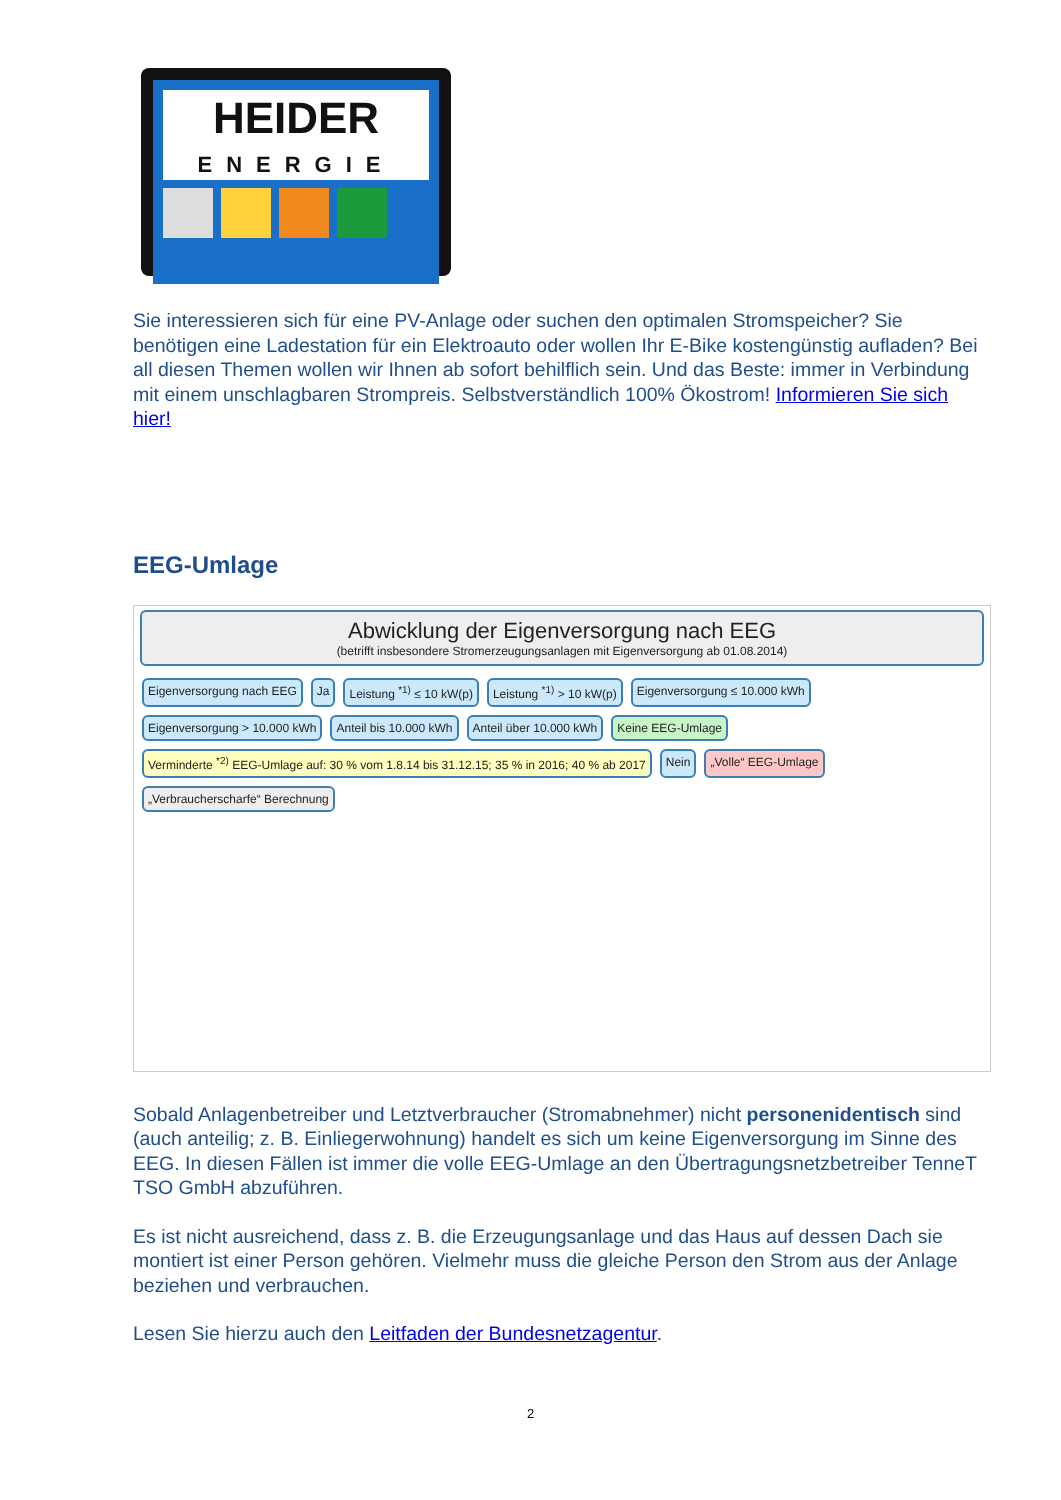HEIDER
ENERGIE
Sie interessieren sich für eine PV-Anlage oder suchen den optimalen Stromspeicher? Sie benötigen eine Ladestation für ein Elektroauto oder wollen Ihr E-Bike kostengünstig aufladen? Bei all diesen Themen wollen wir Ihnen ab sofort behilflich sein. Und das Beste: immer in Verbindung mit einem unschlagbaren Strompreis. Selbstverständlich 100% Ökostrom! Informieren Sie sich hier!
EEG-Umlage
Abwicklung der Eigenversorgung nach EEG
(betrifft insbesondere Stromerzeugungsanlagen mit Eigenversorgung ab 01.08.2014)
Eigenversorgung nach EEG
Ja
Leistung <sup>*1)</sup> ≤ 10 kW(p)
Leistung <sup>*1)</sup> > 10 kW(p)
Eigenversorgung ≤ 10.000 kWh
Eigenversorgung > 10.000 kWh
Anteil bis 10.000 kWh
Anteil über 10.000 kWh
Keine EEG-Umlage
Verminderte <sup>*2)</sup> EEG-Umlage auf: 30 % vom 1.8.14 bis 31.12.15; 35 % in 2016; 40 % ab 2017
Nein
„Volle“ EEG-Umlage
„Verbraucherscharfe“ Berechnung
Sobald Anlagenbetreiber und Letztverbraucher (Stromabnehmer) nicht personenidentisch sind (auch anteilig; z. B. Einliegerwohnung) handelt es sich um keine Eigenversorgung im Sinne des EEG. In diesen Fällen ist immer die volle EEG-Umlage an den Übertragungsnetzbetreiber TenneT TSO GmbH abzuführen.
Es ist nicht ausreichend, dass z. B. die Erzeugungsanlage und das Haus auf dessen Dach sie montiert ist einer Person gehören. Vielmehr muss die gleiche Person den Strom aus der Anlage beziehen und verbrauchen.
Lesen Sie hierzu auch den Leitfaden der Bundesnetzagentur.
2